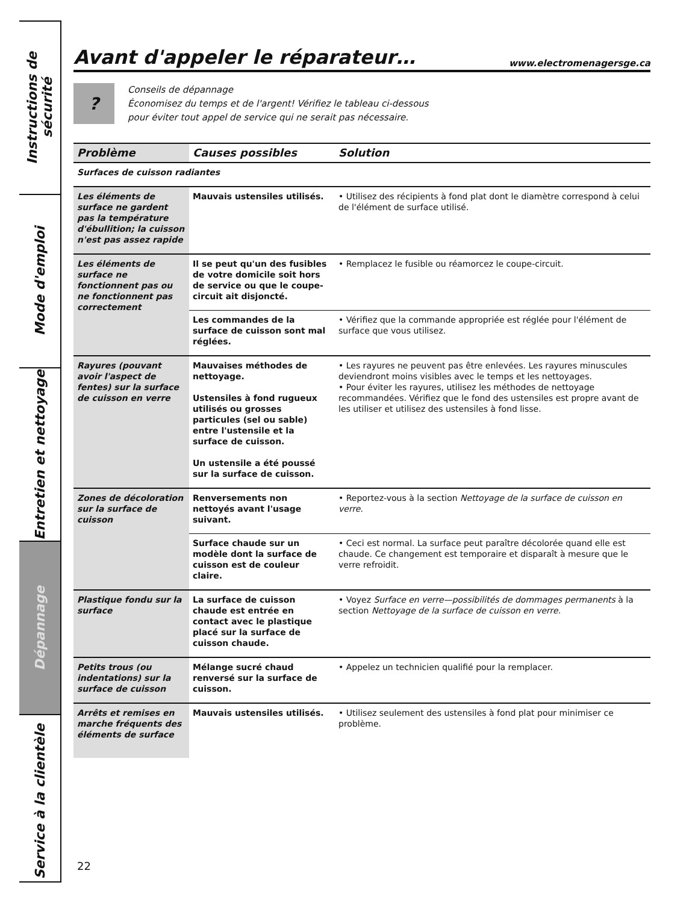Instructions de sécurité
Mode d'emploi
Entretien et nettoyage
Dépannage
Service à la clientèle
Avant d'appeler le réparateur… www.electromenagersge.ca
?
Conseils de dépannage
Économisez du temps et de l'argent! Vérifiez le tableau ci-dessous
pour éviter tout appel de service qui ne serait pas nécessaire.
| Problème | Causes possibles | Solution |
| --- | --- | --- |
| Surfaces de cuisson radiantes | | |
| Les éléments de surface ne gardent pas la température d'ébullition; la cuisson n'est pas assez rapide | Mauvais ustensiles utilisés. | • Utilisez des récipients à fond plat dont le diamètre correspond à celui de l'élément de surface utilisé. |
| Les éléments de surface ne fonctionnent pas ou ne fonctionnent pas correctement | Il se peut qu'un des fusibles de votre domicile soit hors de service ou que le coupe-circuit ait disjoncté. | • Remplacez le fusible ou réamorcez le coupe-circuit. |
| | Les commandes de la surface de cuisson sont mal réglées. | • Vérifiez que la commande appropriée est réglée pour l'élément de surface que vous utilisez. |
| Rayures (pouvant avoir l'aspect de fentes) sur la surface de cuisson en verre | Mauvaises méthodes de nettoyage. Ustensiles à fond rugueux utilisés ou grosses particules (sel ou sable) entre l'ustensile et la surface de cuisson. Un ustensile a été poussé sur la surface de cuisson. | • Les rayures ne peuvent pas être enlevées. Les rayures minuscules deviendront moins visibles avec le temps et les nettoyages. • Pour éviter les rayures, utilisez les méthodes de nettoyage recommandées. Vérifiez que le fond des ustensiles est propre avant de les utiliser et utilisez des ustensiles à fond lisse. |
| Zones de décoloration sur la surface de cuisson | Renversements non nettoyés avant l'usage suivant. | • Reportez-vous à la section Nettoyage de la surface de cuisson en verre . |
| | Surface chaude sur un modèle dont la surface de cuisson est de couleur claire. | • Ceci est normal. La surface peut paraître décolorée quand elle est chaude. Ce changement est temporaire et disparaît à mesure que le verre refroidit. |
| Plastique fondu sur la surface | La surface de cuisson chaude est entrée en contact avec le plastique placé sur la surface de cuisson chaude. | • Voyez Surface en verre—possibilités de dommages permanents à la section Nettoyage de la surface de cuisson en verre . |
| Petits trous (ou indentations) sur la surface de cuisson | Mélange sucré chaud renversé sur la surface de cuisson. | • Appelez un technicien qualifié pour la remplacer. |
| Arrêts et remises en marche fréquents des éléments de surface | Mauvais ustensiles utilisés. | • Utilisez seulement des ustensiles à fond plat pour minimiser ce problème. |
22